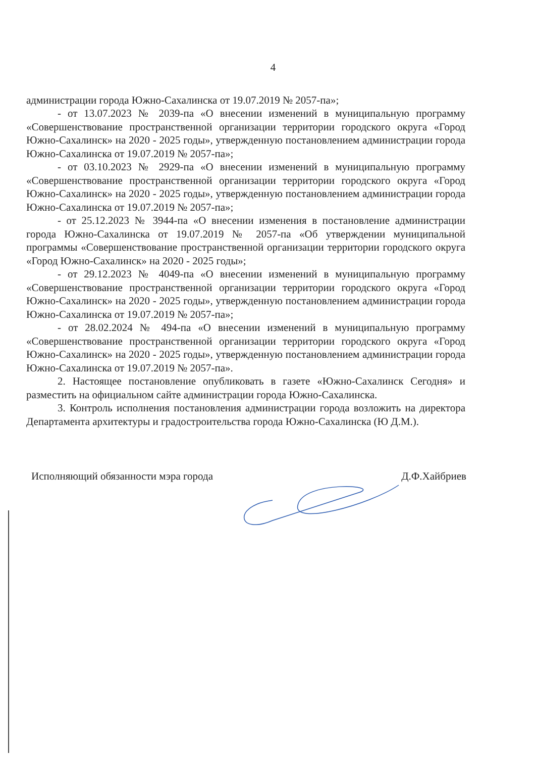4
администрации города Южно-Сахалинска от 19.07.2019 № 2057-па»;
- от 13.07.2023 № 2039-па «О внесении изменений в муниципальную программу «Совершенствование пространственной организации территории городского округа «Город Южно-Сахалинск» на 2020 - 2025 годы», утвержденную постановлением администрации города Южно-Сахалинска от 19.07.2019 № 2057-па»;
- от 03.10.2023 № 2929-па «О внесении изменений в муниципальную программу «Совершенствование пространственной организации территории городского округа «Город Южно-Сахалинск» на 2020 - 2025 годы», утвержденную постановлением администрации города Южно-Сахалинска от 19.07.2019 № 2057-па»;
- от 25.12.2023 № 3944-па «О внесении изменения в постановление администрации города Южно-Сахалинска от 19.07.2019 № 2057-па «Об утверждении муниципальной программы «Совершенствование пространственной организации территории городского округа «Город Южно-Сахалинск» на 2020 - 2025 годы»;
- от 29.12.2023 № 4049-па «О внесении изменений в муниципальную программу «Совершенствование пространственной организации территории городского округа «Город Южно-Сахалинск» на 2020 - 2025 годы», утвержденную постановлением администрации города Южно-Сахалинска от 19.07.2019 № 2057-па»;
- от 28.02.2024 № 494-па «О внесении изменений в муниципальную программу «Совершенствование пространственной организации территории городского округа «Город Южно-Сахалинск» на 2020 - 2025 годы», утвержденную постановлением администрации города Южно-Сахалинска от 19.07.2019 № 2057-па».
2. Настоящее постановление опубликовать в газете «Южно-Сахалинск Сегодня» и разместить на официальном сайте администрации города Южно-Сахалинска.
3. Контроль исполнения постановления администрации города возложить на директора Департамента архитектуры и градостроительства города Южно-Сахалинска (Ю Д.М.).
Исполняющий обязанности мэра города Д.Ф.Хайбриев